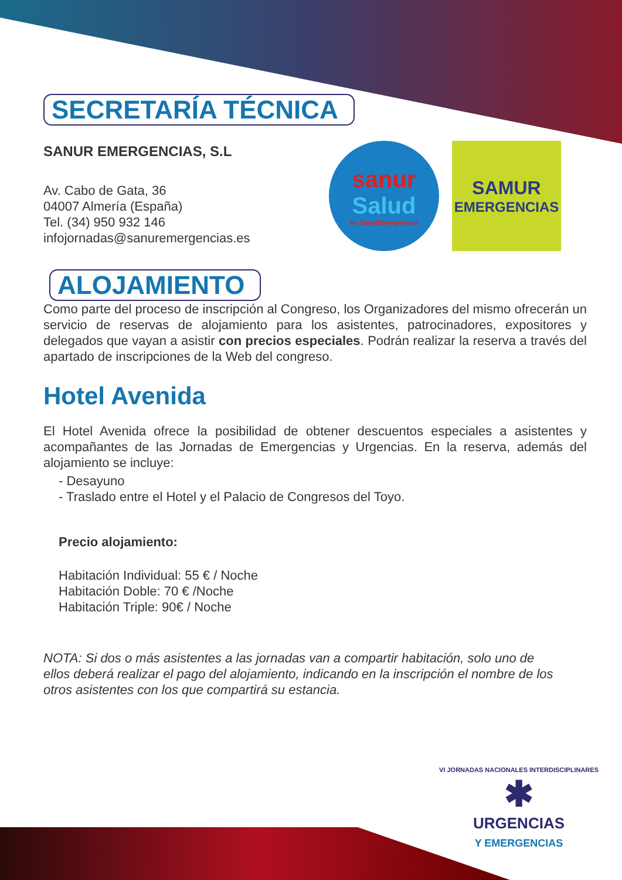SECRETARÍA TÉCNICA
SANUR EMERGENCIAS, S.L
Av. Cabo de Gata, 36
04007 Almería (España)
Tel. (34) 950 932 146
infojornadas@sanuremergencias.es
ALOJAMIENTO
Como parte del proceso de inscripción al Congreso, los Organizadores del mismo ofrecerán un servicio de reservas de alojamiento para los asistentes, patrocinadores, expositores y delegados que vayan a asistir con precios especiales. Podrán realizar la reserva a través del apartado de inscripciones de la Web del congreso.
Hotel Avenida
El Hotel Avenida ofrece la posibilidad de obtener descuentos especiales a asistentes y acompañantes de las Jornadas de Emergencias y Urgencias. En la reserva, además del alojamiento se incluye:
- Desayuno
- Traslado entre el Hotel y el Palacio de Congresos del Toyo.
Precio alojamiento:
Habitación Individual: 55 € / Noche
Habitación Doble: 70 € /Noche
Habitación Triple: 90€ / Noche
NOTA: Si dos o más asistentes a las jornadas van a compartir habitación, solo uno de ellos deberá realizar el pago del alojamiento, indicando en la inscripción el nombre de los otros asistentes con los que compartirá su estancia.
sanur
Salud
by SanurEmergencias
SAMUR
EMERGENCIAS
VI JORNADAS NACIONALES INTERDISCIPLINARES
✱
URGENCIAS
Y EMERGENCIAS